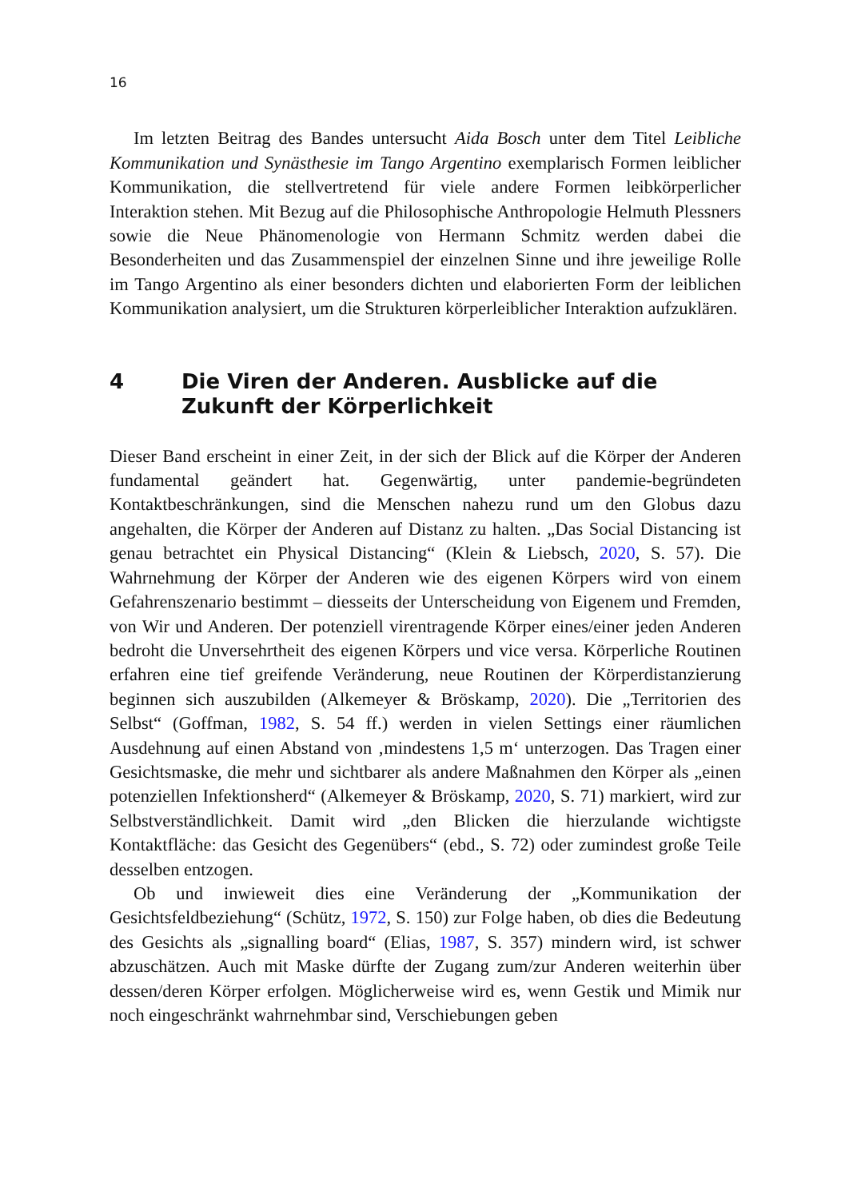16
Im letzten Beitrag des Bandes untersucht Aida Bosch unter dem Titel Leibliche Kommunikation und Synästhesie im Tango Argentino exemplarisch Formen leiblicher Kommunikation, die stellvertretend für viele andere Formen leibkörperlicher Interaktion stehen. Mit Bezug auf die Philosophische Anthropologie Helmuth Plessners sowie die Neue Phänomenologie von Hermann Schmitz werden dabei die Besonderheiten und das Zusammenspiel der einzelnen Sinne und ihre jeweilige Rolle im Tango Argentino als einer besonders dichten und elaborierten Form der leiblichen Kommunikation analysiert, um die Strukturen körperleiblicher Interaktion aufzuklären.
4 Die Viren der Anderen. Ausblicke auf die Zukunft der Körperlichkeit
Dieser Band erscheint in einer Zeit, in der sich der Blick auf die Körper der Anderen fundamental geändert hat. Gegenwärtig, unter pandemie-begründeten Kontaktbeschränkungen, sind die Menschen nahezu rund um den Globus dazu angehalten, die Körper der Anderen auf Distanz zu halten. „Das Social Distancing ist genau betrachtet ein Physical Distancing“ (Klein & Liebsch, 2020, S. 57). Die Wahrnehmung der Körper der Anderen wie des eigenen Körpers wird von einem Gefahrenszenario bestimmt – diesseits der Unterscheidung von Eigenem und Fremden, von Wir und Anderen. Der potenziell virentragende Körper eines/einer jeden Anderen bedroht die Unversehrtheit des eigenen Körpers und vice versa. Körperliche Routinen erfahren eine tief greifende Veränderung, neue Routinen der Körperdistanzierung beginnen sich auszubilden (Alkemeyer & Bröskamp, 2020). Die „Territorien des Selbst“ (Goffman, 1982, S. 54 ff.) werden in vielen Settings einer räumlichen Ausdehnung auf einen Abstand von ‚mindestens 1,5 m‘ unterzogen. Das Tragen einer Gesichtsmaske, die mehr und sichtbarer als andere Maßnahmen den Körper als „einen potenziellen Infektionsherd“ (Alkemeyer & Bröskamp, 2020, S. 71) markiert, wird zur Selbstverständlichkeit. Damit wird „den Blicken die hierzulande wichtigste Kontaktfläche: das Gesicht des Gegenübers“ (ebd., S. 72) oder zumindest große Teile desselben entzogen.
Ob und inwieweit dies eine Veränderung der „Kommunikation der Gesichtsfeldbeziehung“ (Schütz, 1972, S. 150) zur Folge haben, ob dies die Bedeutung des Gesichts als „signalling board“ (Elias, 1987, S. 357) mindern wird, ist schwer abzuschätzen. Auch mit Maske dürfte der Zugang zum/zur Anderen weiterhin über dessen/deren Körper erfolgen. Möglicherweise wird es, wenn Gestik und Mimik nur noch eingeschränkt wahrnehmbar sind, Verschiebungen geben